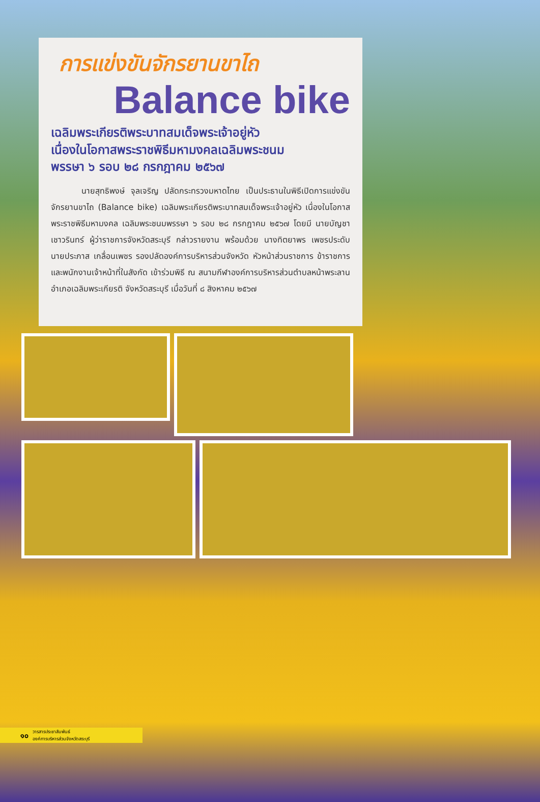การแข่งขันจักรยานขาไถ
Balance bike
เฉลิมพระเกียรติพระบาทสมเด็จพระเจ้าอยู่หัว
เนื่องในโอกาสพระราชพิธีมหามงคลเฉลิมพระชนม
พรรษา ๖ รอบ ๒๘ กรกฎาคม ๒๕๖๗
นายสุทธิพงษ์ จุลเจริญ ปลัดกระทรวงมหาดไทย เป็นประธานในพิธีเปิดการแข่งขันจักรยานขาไถ (Balance bike) เฉลิมพระเกียรติพระบาทสมเด็จพระเจ้าอยู่หัว เนื่องในโอกาสพระราชพิธีมหามงคล เฉลิมพระชนมพรรษา ๖ รอบ ๒๘ กรกฎาคม ๒๕๖๗ โดยมี นายบัญชา เชาวรินทร์ ผู้ว่าราชการจังหวัดสระบุรี กล่าวรายงาน พร้อมด้วย นางทิตยาพร เพชรประดับ นายประภาส เกลื่อนเพชร รองปลัดองค์การบริหารส่วนจังหวัด หัวหน้าส่วนราชการ ข้าราชการ และพนักงานเจ้าหน้าที่ในสังกัด เข้าร่วมพิธี ณ สนามกีฬาองค์การบริหารส่วนตำบลหน้าพระลาน อำเภอเฉลิมพระเกียรติ จังหวัดสระบุรี เมื่อวันที่ ๘ สิงหาคม ๒๕๖๗
๑๐ วารสารประชาสัมพันธ์
องค์การบริหารส่วนจังหวัดสระบุรี